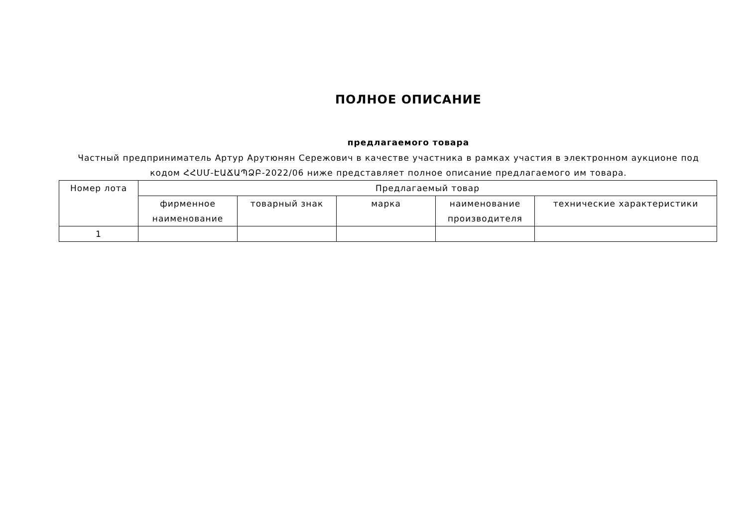ПОЛНОЕ ОПИСАНИЕ
предлагаемого товара
Частный предприниматель Артур Арутюнян Сережович в качестве участника в рамках участия в электронном аукционе под кодом ՀՀՍՄ-ԷԱՃԱՊՁԲ-2022/06 ниже представляет полное описание предлагаемого им товара.
| Номер лота | Предлагаемый товар | | | | |
| --- | --- | --- | --- | --- | --- |
| | фирменное наименование | товарный знак | марка | наименование производителя | технические характеристики |
| 1 | | | | | |